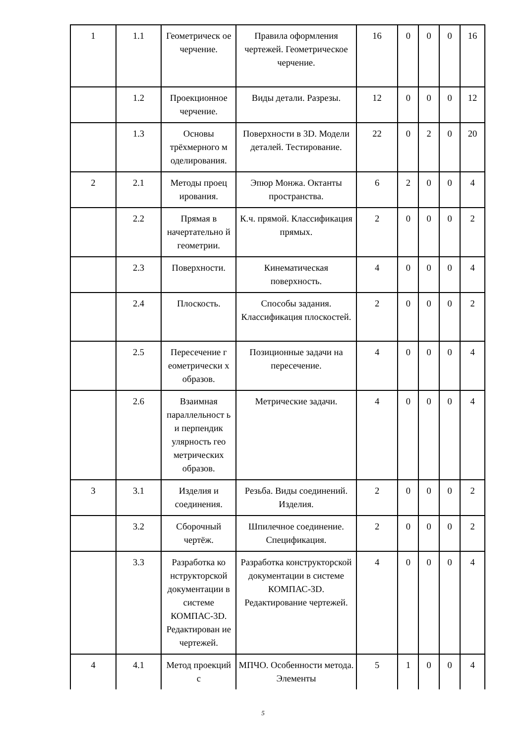| 1 | 1.1 | Геометрическ ое черчение. | Правила оформления чертежей. Геометрическое черчение. | 16 | 0 | 0 | 0 | 16 |
| | 1.2 | Проекционное черчение. | Виды детали. Разрезы. | 12 | 0 | 0 | 0 | 12 |
| | 1.3 | Основы трёхмерного м оделирования. | Поверхности в 3D. Модели деталей. Тестирование. | 22 | 0 | 2 | 0 | 20 |
| 2 | 2.1 | Методы проец ирования. | Эпюр Монжа. Октанты пространства. | 6 | 2 | 0 | 0 | 4 |
| | 2.2 | Прямая в начертательно й геометрии. | К.ч. прямой. Классификация прямых. | 2 | 0 | 0 | 0 | 2 |
| | 2.3 | Поверхности. | Кинематическая поверхность. | 4 | 0 | 0 | 0 | 4 |
| | 2.4 | Плоскость. | Способы задания. Классификация плоскостей. | 2 | 0 | 0 | 0 | 2 |
| | 2.5 | Пересечение г еометрически х образов. | Позиционные задачи на пересечение. | 4 | 0 | 0 | 0 | 4 |
| | 2.6 | Взаимная параллельност ь и перпендик улярность гео метрических образов. | Метрические задачи. | 4 | 0 | 0 | 0 | 4 |
| 3 | 3.1 | Изделия и соединения. | Резьба. Виды соединений. Изделия. | 2 | 0 | 0 | 0 | 2 |
| | 3.2 | Сборочный чертёж. | Шпилечное соединение. Спецификация. | 2 | 0 | 0 | 0 | 2 |
| | 3.3 | Разработка ко нструкторской документации в системе КОМПАС-3D. Редактирован ие чертежей. | Разработка конструкторской документации в системе КОМПАС-3D. Редактирование чертежей. | 4 | 0 | 0 | 0 | 4 |
| 4 | 4.1 | Метод проекций с | МПЧО. Особенности метода. Элементы | 5 | 1 | 0 | 0 | 4 |
5